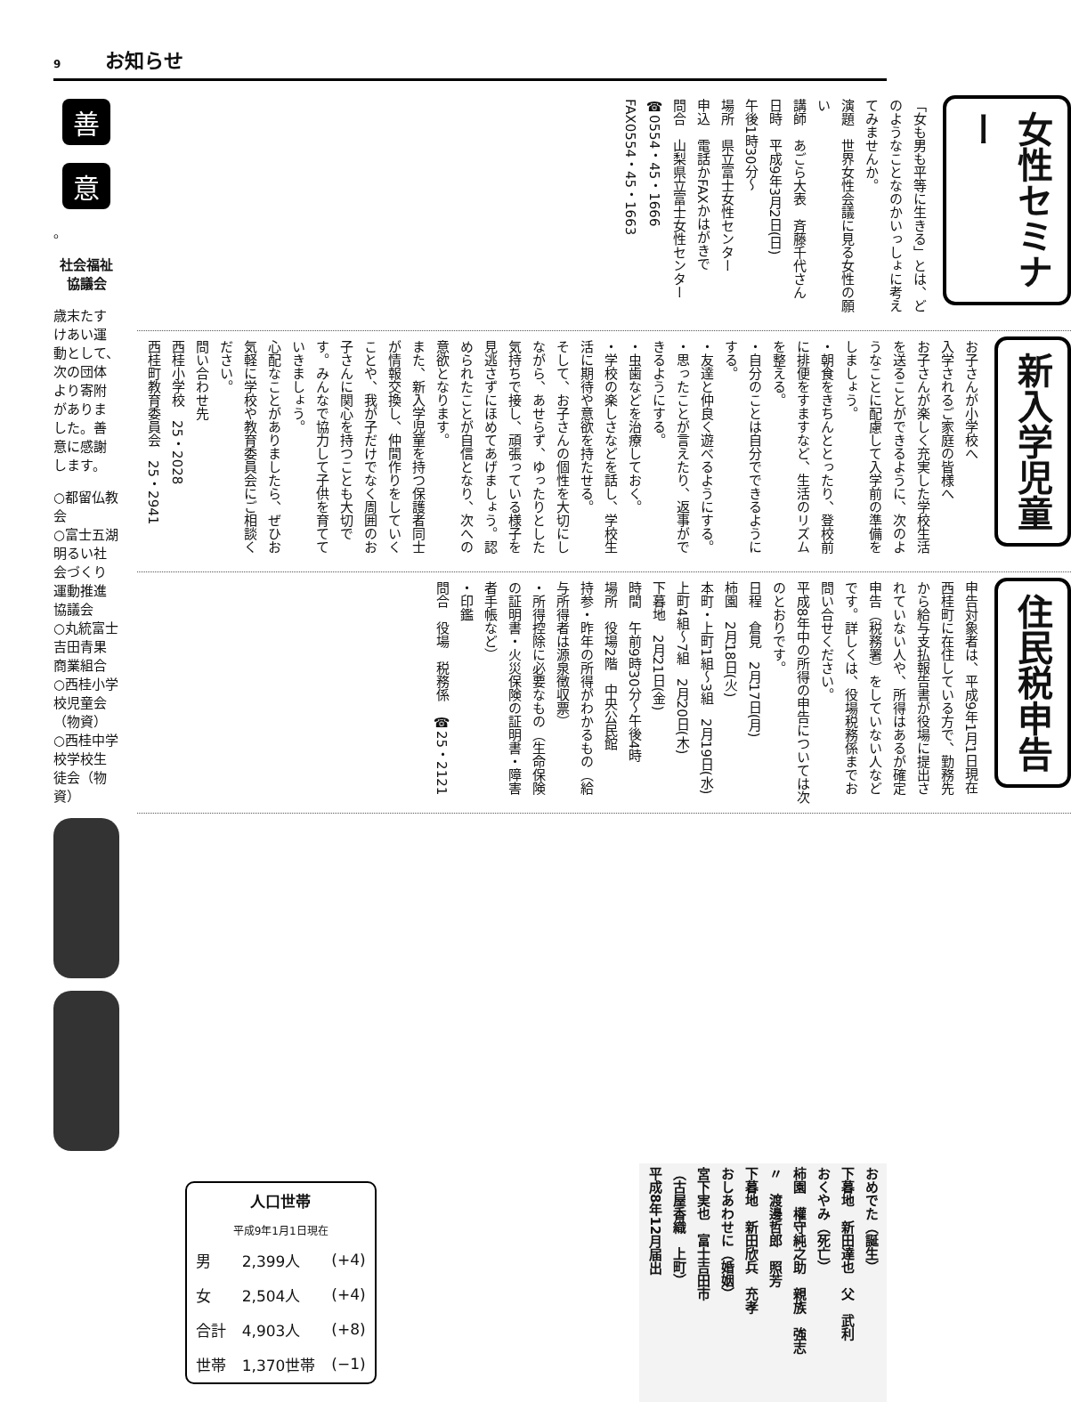9 お知らせ
善 意 。
社会福祉協議会
歳末たすけあい運動として、次の団体より寄附がありました。善意に感謝します。
○都留仏教会
○富士五湖明るい社会づくり運動推進協議会
○丸統富士吉田青果商業組合
○西桂小学校児童会（物資）
○西桂中学校学校生徒会（物資）
女性セミナー
「女も男も平等に生きる」とは、どのようなことなのかいっしょに考えてみませんか。
演題　世界女性会議に見る女性の願い
講師　あごら大表　斉藤千代さん
日時　平成9年3月2日(日)
午後1時30分～
場所　県立富士女性センター
申込　電話かFAXかはがきで
問合　山梨県立富士女性センター
☎0554・45・1666
FAX0554・45・1663
新入学児童
お子さんが小学校へ
入学されるご家庭の皆様へ
お子さんが楽しく充実した学校生活を送ることができるように、次のようなことに配慮して入学前の準備をしましょう。
・朝食をきちんととったり、登校前に排便をすますなど、生活のリズムを整える。
・自分のことは自分でできるようにする。
・友達と仲良く遊べるようにする。
・思ったことが言えたり、返事ができるようにする。
・虫歯などを治療しておく。
・学校の楽しさなどを話し、学校生活に期待や意欲を持たせる。
そして、お子さんの個性を大切にしながら、あせらず、ゆったりとした気持ちで接し、頑張っている様子を見逃さずにほめてあげましょう。認められたことが自信となり、次への意欲となります。
また、新入学児童を持つ保護者同士が情報交換し、仲間作りをしていくことや、我が子だけでなく周囲のお子さんに関心を持つことも大切です。みんなで協力して子供を育てていきましょう。
心配なことがありましたら、ぜひお気軽に学校や教育委員会にご相談ください。
問い合わせ先
西桂小学校　25・2028
西桂町教育委員会　25・2941
住民税申告
申告対象者は、平成9年1月1日現在西桂町に在住している方で、勤務先から給与支払報告書が役場に提出されていない人や、所得はあるが確定申告（税務署）をしていない人などです。詳しくは、役場税務係までお問い合せください。
平成8年中の所得の申告については次のとおりです。
日程　倉見　2月17日(月)
柿園　2月18日(火)
本町・上町1組～3組　2月19日(水)
上町4組～7組　2月20日(木)
下暮地　2月21日(金)
時間　午前9時30分～午後4時
場所　役場2階　中央公民館
持参・昨年の所得がわかるもの（給与所得者は源泉徴収票）
・所得控除に必要なもの（生命保険の証明書・火災保険の証明書・障害者手帳など）
・印鑑
問合　役場　税務係　☎25・2121
| 人口世帯 | | |
| --- | --- | --- |
| 平成9年1月1日現在 | | |
| 男 | 2,399人 | (+4) |
| 女 | 2,504人 | (+4) |
| 合計 | 4,903人 | (+8) |
| 世帯 | 1,370世帯 | (−1) |
おめでた（誕生）
下暮地　新田達也　父　武利
おくやみ（死亡）
柿園　權守純之助　親族　強志
〃　渡邊哲郎　照芳
下暮地　新田欣兵　充孝
おしあわせに（婚姻）
宮下実也　富士吉田市
（古屋香織　上町）
平成8年12月届出